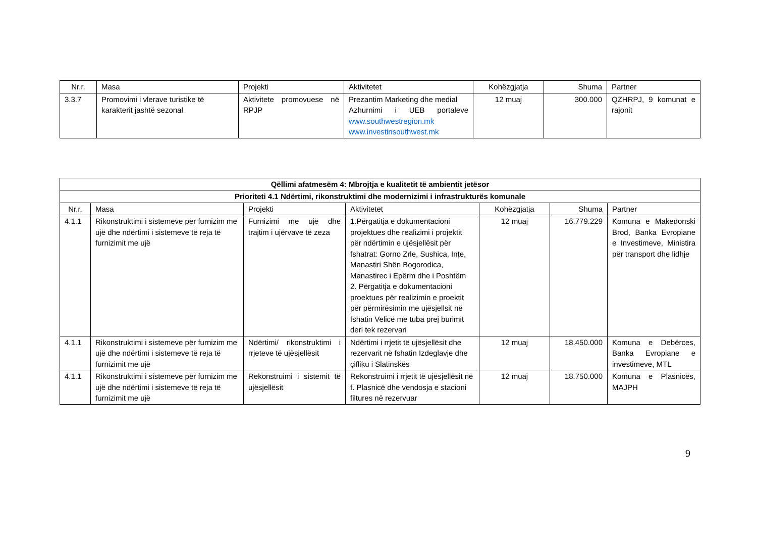| Nr.r. | Masa | Projekti | Aktivitetet | Kohëzgjatja | Shuma | Partner |
| --- | --- | --- | --- | --- | --- | --- |
| 3.3.7 | Promovimi i vlerave turistike të karakterit jashtë sezonal | Aktivitete promovuese në RPJP | Prezantim Marketing dhe medial Azhurnimi i UEB portaleve www.southwestregion.mk www.investinsouthwest.mk | 12 muaj | 300.000 | QZHRPJ, 9 komunat e rajonit |
| Qëllimi afatmesëm 4: Mbrojtja e kualitetit të ambientit jetësor | | | | | | |
| Prioriteti 4.1 Ndërtimi, rikonstruktimi dhe modernizimi i infrastrukturës komunale | | | | | | |
| Nr.r. | Masa | Projekti | Aktivitetet | Kohëzgjatja | Shuma | Partner |
| 4.1.1 | Rikonstruktimi i sistemeve për furnizim me ujë dhe ndërtimi i sistemeve të reja të furnizimit me ujë | Furnizimi me ujë dhe trajtim i ujërvave të zeza | 1.Përgatitja e dokumentacioni projektues dhe realizimi i projektit për ndërtimin e ujësjellësit për fshatrat: Gorno Zrle, Sushica, Ințe, Manastiri Shën Bogorodica, Manastirec i Epërm dhe i Poshtëm 2. Përgatitja e dokumentacioni proektues për realizimin e proektit për përmirësimin me ujësjellsit në fshatin Velicë me tuba prej burimit deri tek rezervari | 12 muaj | 16.779.229 | Komuna e Makedonski Brod, Banka Evropiane e Investimeve, Ministira për transport dhe lidhje |
| 4.1.1 | Rikonstruktimi i sistemeve për furnizim me ujë dhe ndërtimi i sistemeve të reja të furnizimit me ujë | Ndërtimi/ rikonstruktimi i rrjeteve të ujësjellësit | Ndërtimi i rrjetit të ujësjellësit dhe rezervarit në fshatin Izdeglavje dhe çifliku i Slatinskës | 12 muaj | 18.450.000 | Komuna e Debërces, Banka Evropiane e investimeve, MTL |
| 4.1.1 | Rikonstruktimi i sistemeve për furnizim me ujë dhe ndërtimi i sistemeve të reja të furnizimit me ujë | Rekonstruimi i sistemit të ujësjellësit | Rekonstruimi i rrjetit të ujësjellësit në f. Plasnicë dhe vendosja e stacioni filtures në rezervuar | 12 muaj | 18.750.000 | Komuna e Plasnicës, MAJPH |
9